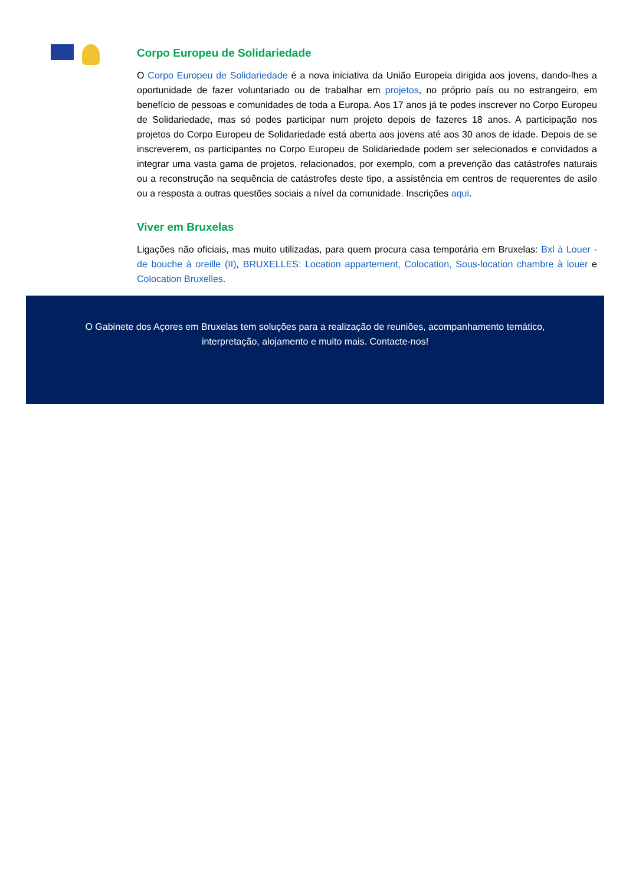Corpo Europeu de Solidariedade
O Corpo Europeu de Solidariedade é a nova iniciativa da União Europeia dirigida aos jovens, dando-lhes a oportunidade de fazer voluntariado ou de trabalhar em projetos, no próprio país ou no estrangeiro, em benefício de pessoas e comunidades de toda a Europa. Aos 17 anos já te podes inscrever no Corpo Europeu de Solidariedade, mas só podes participar num projeto depois de fazeres 18 anos. A participação nos projetos do Corpo Europeu de Solidariedade está aberta aos jovens até aos 30 anos de idade. Depois de se inscreverem, os participantes no Corpo Europeu de Solidariedade podem ser selecionados e convidados a integrar uma vasta gama de projetos, relacionados, por exemplo, com a prevenção das catástrofes naturais ou a reconstrução na sequência de catástrofes deste tipo, a assistência em centros de requerentes de asilo ou a resposta a outras questões sociais a nível da comunidade. Inscrições aqui.
Viver em Bruxelas
Ligações não oficiais, mas muito utilizadas, para quem procura casa temporária em Bruxelas: Bxl à Louer - de bouche à oreille (II), BRUXELLES: Location appartement, Colocation, Sous-location chambre à louer e Colocation Bruxelles.
O Gabinete dos Açores em Bruxelas tem soluções para a realização de reuniões, acompanhamento temático,
interpretação, alojamento e muito mais. Contacte-nos!